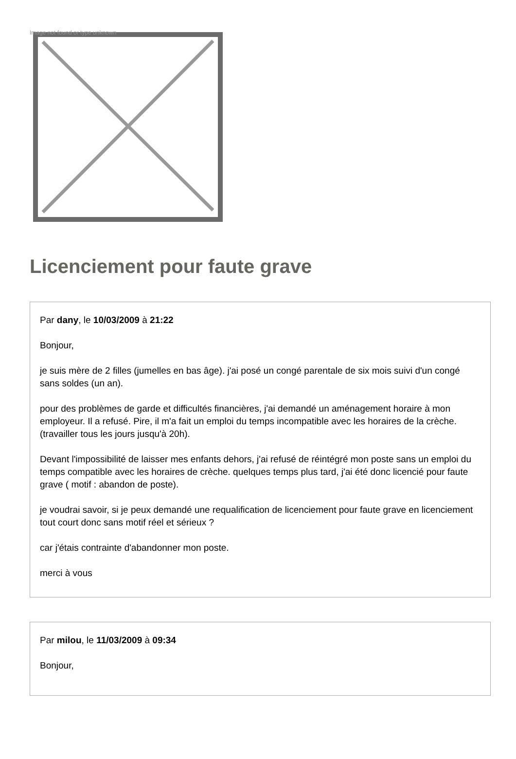Image not found or type unknown
Licenciement pour faute grave
Par dany, le 10/03/2009 à 21:22
Bonjour,
je suis mère de 2 filles (jumelles en bas âge). j'ai posé un congé parentale de six mois suivi d'un congé sans soldes (un an).
pour des problèmes de garde et difficultés financières, j'ai demandé un aménagement horaire à mon employeur. Il a refusé. Pire, il m'a fait un emploi du temps incompatible avec les horaires de la crèche. (travailler tous les jours jusqu'à 20h).
Devant l'impossibilité de laisser mes enfants dehors, j'ai refusé de réintégré mon poste sans un emploi du temps compatible avec les horaires de crèche. quelques temps plus tard, j'ai été donc licencié pour faute grave ( motif : abandon de poste).
je voudrai savoir, si je peux demandé une requalification de licenciement pour faute grave en licenciement tout court donc sans motif réel et sérieux ?
car j'étais contrainte d'abandonner mon poste.
merci à vous
Par milou, le 11/03/2009 à 09:34
Bonjour,